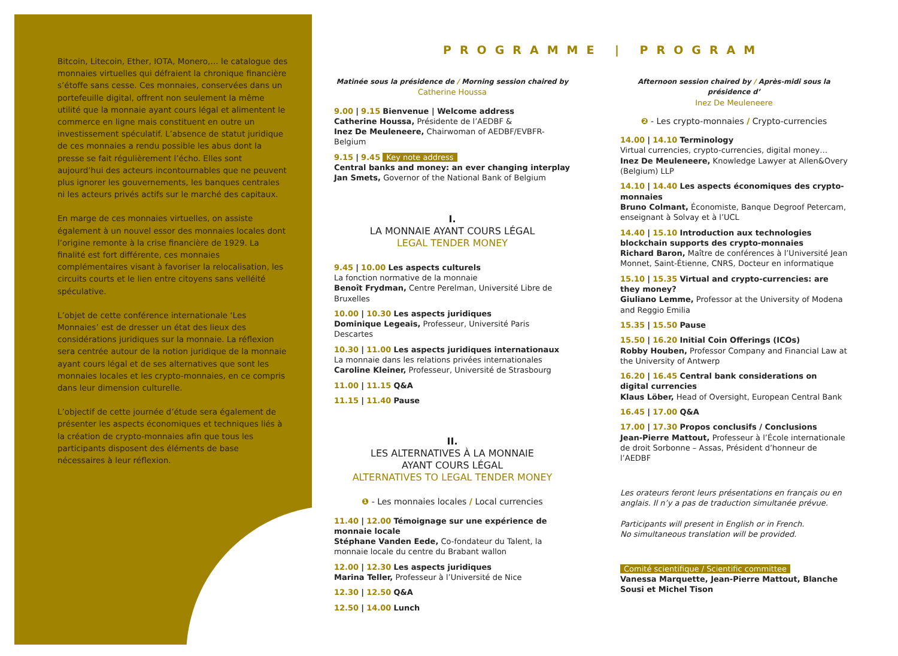Bitcoin, Litecoin, Ether, IOTA, Monero,… le catalogue des monnaies virtuelles qui défraient la chronique financière s’étoffe sans cesse. Ces monnaies, conservées dans un portefeuille digital, offrent non seulement la même utilité que la monnaie ayant cours légal et alimentent le commerce en ligne mais constituent en outre un investissement spéculatif. L’absence de statut juridique de ces monnaies a rendu possible les abus dont la presse se fait régulièrement l’écho. Elles sont aujourd’hui des acteurs incontournables que ne peuvent plus ignorer les gouvernements, les banques centrales ni les acteurs privés actifs sur le marché des capitaux.
En marge de ces monnaies virtuelles, on assiste également à un nouvel essor des monnaies locales dont l’origine remonte à la crise financière de 1929. La finalité est fort différente, ces monnaies complémentaires visant à favoriser la relocalisation, les circuits courts et le lien entre citoyens sans velléité spéculative.
L’objet de cette conférence internationale ‘Les Monnaies’ est de dresser un état des lieux des considérations juridiques sur la monnaie. La réflexion sera centrée autour de la notion juridique de la monnaie ayant cours légal et de ses alternatives que sont les monnaies locales et les crypto-monnaies, en ce compris dans leur dimension culturelle.
L’objectif de cette journée d’étude sera également de présenter les aspects économiques et techniques liés à la création de crypto-monnaies afin que tous les participants disposent des éléments de base nécessaires à leur réflexion.
PROGRAMME | PROGRAM
Matinée sous la présidence de / Morning session chaired by
Catherine Houssa
9.00 | 9.15 Bienvenue | Welcome address
Catherine Houssa, Présidente de l’AEDBF &
Inez De Meuleneere, Chairwoman of AEDBF/EVBFR-Belgium
9.15 | 9.45 Key note address
Central banks and money: an ever changing interplay
Jan Smets, Governor of the National Bank of Belgium
I.
LA MONNAIE AYANT COURS LÉGAL
LEGAL TENDER MONEY
9.45 | 10.00 Les aspects culturels
La fonction normative de la monnaie
Benoît Frydman, Centre Perelman, Université Libre de Bruxelles
10.00 | 10.30 Les aspects juridiques
Dominique Legeais, Professeur, Université Paris Descartes
10.30 | 11.00 Les aspects juridiques internationaux
La monnaie dans les relations privées internationales
Caroline Kleiner, Professeur, Université de Strasbourg
11.00 | 11.15 Q&A
11.15 | 11.40 Pause
II.
LES ALTERNATIVES À LA MONNAIE
AYANT COURS LÉGAL
ALTERNATIVES TO LEGAL TENDER MONEY
❶ - Les monnaies locales / Local currencies
11.40 | 12.00 Témoignage sur une expérience de monnaie locale
Stéphane Vanden Eede, Co-fondateur du Talent, la monnaie locale du centre du Brabant wallon
12.00 | 12.30 Les aspects juridiques
Marina Teller, Professeur à l’Université de Nice
12.30 | 12.50 Q&A
12.50 | 14.00 Lunch
Afternoon session chaired by / Après-midi sous la présidence d’
Inez De Meuleneere
❷ - Les crypto-monnaies / Crypto-currencies
14.00 | 14.10 Terminology
Virtual currencies, crypto-currencies, digital money…
Inez De Meuleneere, Knowledge Lawyer at Allen&Overy (Belgium) LLP
14.10 | 14.40 Les aspects économiques des crypto-monnaies
Bruno Colmant, Économiste, Banque Degroof Petercam, enseignant à Solvay et à l’UCL
14.40 | 15.10 Introduction aux technologies blockchain supports des crypto-monnaies
Richard Baron, Maître de conférences à l’Université Jean Monnet, Saint-Étienne, CNRS, Docteur en informatique
15.10 | 15.35 Virtual and crypto-currencies: are they money?
Giuliano Lemme, Professor at the University of Modena and Reggio Emilia
15.35 | 15.50 Pause
15.50 | 16.20 Initial Coin Offerings (ICOs)
Robby Houben, Professor Company and Financial Law at the University of Antwerp
16.20 | 16.45 Central bank considerations on digital currencies
Klaus Löber, Head of Oversight, European Central Bank
16.45 | 17.00 Q&A
17.00 | 17.30 Propos conclusifs / Conclusions
Jean-Pierre Mattout, Professeur à l’École internationale de droit Sorbonne – Assas, Président d’honneur de l’AEDBF
Les orateurs feront leurs présentations en français ou en anglais. Il n’y a pas de traduction simultanée prévue.
Participants will present in English or in French.
No simultaneous translation will be provided.
Comité scientifique / Scientific committee
Vanessa Marquette, Jean-Pierre Mattout, Blanche Sousi et Michel Tison